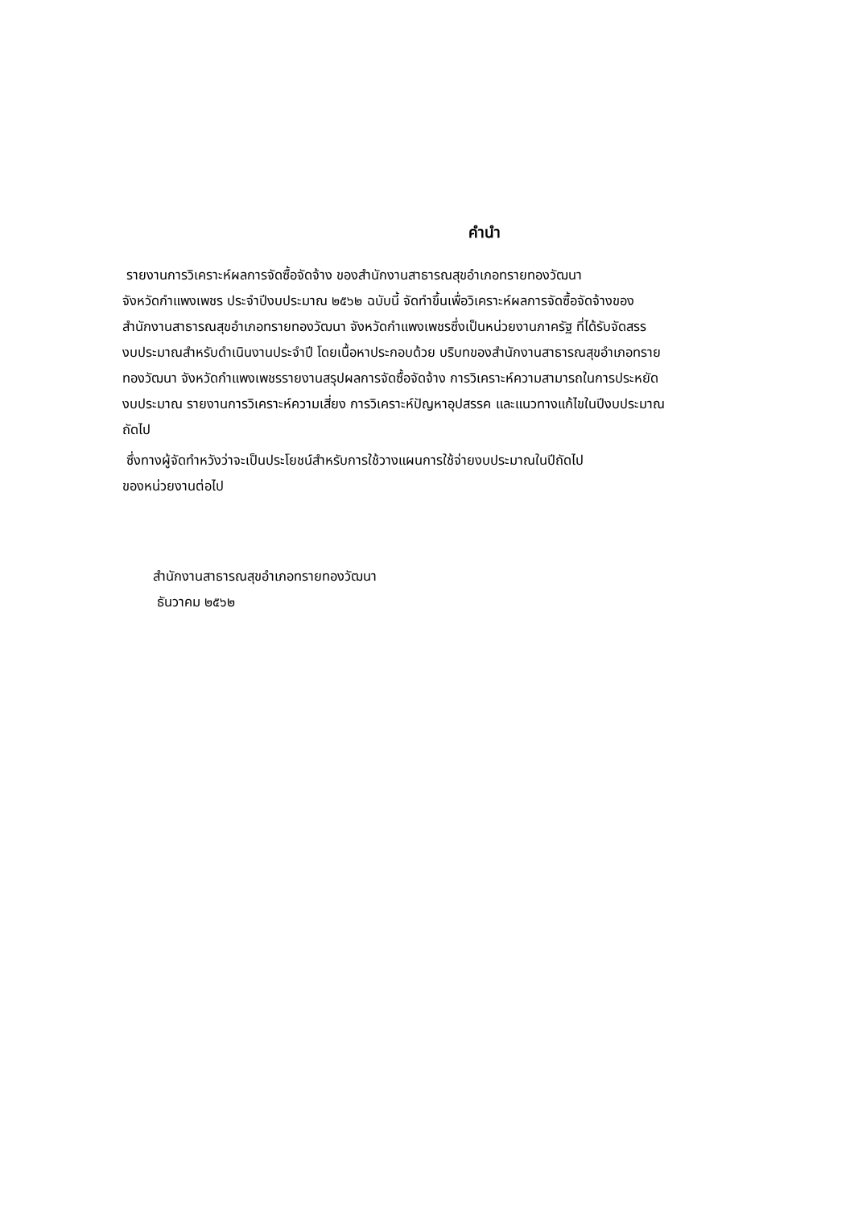คำนำ
รายงานการวิเคราะห์ผลการจัดซื้อจัดจ้าง ของสำนักงานสาธารณสุขอำเภอทรายทองวัฒนา
จังหวัดกำแพงเพชร ประจำปีงบประมาณ ๒๕๖๒ ฉบับนี้ จัดทำขึ้นเพื่อวิเคราะห์ผลการจัดซื้อจัดจ้างของ
สำนักงานสาธารณสุขอำเภอทรายทองวัฒนา จังหวัดกำแพงเพชรซึ่งเป็นหน่วยงานภาครัฐ ที่ได้รับจัดสรร
งบประมาณสำหรับดำเนินงานประจำปี โดยเนื้อหาประกอบด้วย บริบทของสำนักงานสาธารณสุขอำเภอทราย
ทองวัฒนา จังหวัดกำแพงเพชรรายงานสรุปผลการจัดซื้อจัดจ้าง การวิเคราะห์ความสามารถในการประหยัด
งบประมาณ รายงานการวิเคราะห์ความเสี่ยง การวิเคราะห์ปัญหาอุปสรรค และแนวทางแก้ไขในปีงบประมาณ
ถัดไป
ซึ่งทางผู้จัดทำหวังว่าจะเป็นประโยชน์สำหรับการใช้วางแผนการใช้จ่ายงบประมาณในปีถัดไป
ของหน่วยงานต่อไป
สำนักงานสาธารณสุขอำเภอทรายทองวัฒนา
ธันวาคม ๒๕๖๒